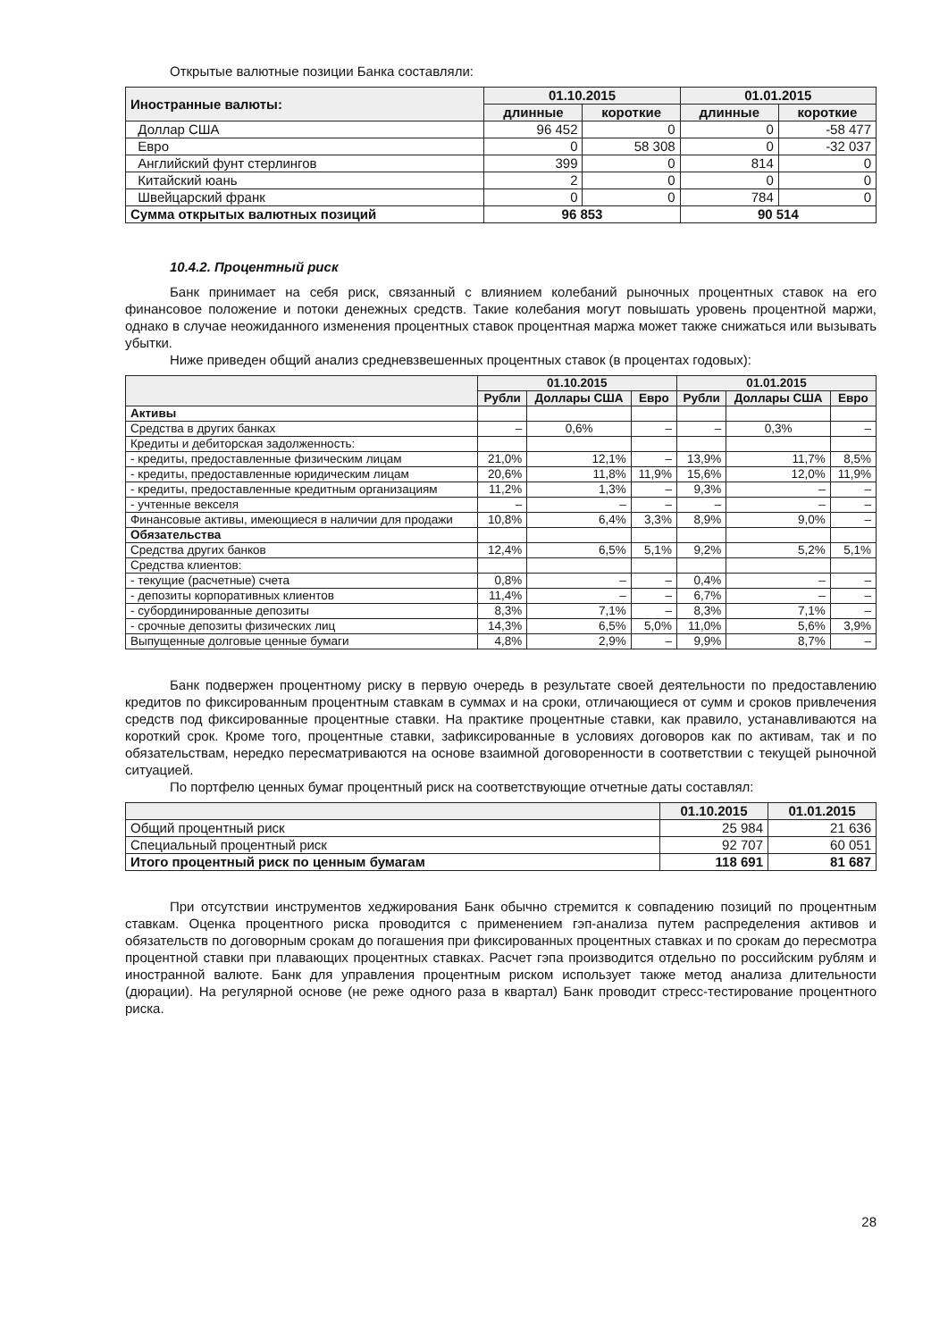Открытые валютные позиции Банка составляли:
| Иностранные валюты: | 01.10.2015 | | 01.01.2015 | |
| --- | --- | --- | --- | --- |
| | длинные | короткие | длинные | короткие |
| Доллар США | 96 452 | 0 | 0 | -58 477 |
| Евро | 0 | 58 308 | 0 | -32 037 |
| Английский фунт стерлингов | 399 | 0 | 814 | 0 |
| Китайский юань | 2 | 0 | 0 | 0 |
| Швейцарский франк | 0 | 0 | 784 | 0 |
| Сумма открытых валютных позиций | 96 853 | | 90 514 | |
10.4.2. Процентный риск
Банк принимает на себя риск, связанный с влиянием колебаний рыночных процентных ставок на его финансовое положение и потоки денежных средств. Такие колебания могут повышать уровень процентной маржи, однако в случае неожиданного изменения процентных ставок процентная маржа может также снижаться или вызывать убытки.
Ниже приведен общий анализ средневзвешенных процентных ставок (в процентах годовых):
| | 01.10.2015 | | | 01.01.2015 | | |
| --- | --- | --- | --- | --- | --- | --- |
| | Рубли | Доллары США | Евро | Рубли | Доллары США | Евро |
| Активы | | | | | | |
| Средства в других банках | – | 0,6% | – | – | 0,3% | – |
| Кредиты и дебиторская задолженность: | | | | | | |
| - кредиты, предоставленные физическим лицам | 21,0% | 12,1% | – | 13,9% | 11,7% | 8,5% |
| - кредиты, предоставленные юридическим лицам | 20,6% | 11,8% | 11,9% | 15,6% | 12,0% | 11,9% |
| - кредиты, предоставленные кредитным организациям | 11,2% | 1,3% | – | 9,3% | – | – |
| - учтенные векселя | – | – | – | – | – | – |
| Финансовые активы, имеющиеся в наличии для продажи | 10,8% | 6,4% | 3,3% | 8,9% | 9,0% | – |
| Обязательства | | | | | | |
| Средства других банков | 12,4% | 6,5% | 5,1% | 9,2% | 5,2% | 5,1% |
| Средства клиентов: | | | | | | |
| - текущие (расчетные) счета | 0,8% | – | – | 0,4% | – | – |
| - депозиты корпоративных клиентов | 11,4% | – | – | 6,7% | – | – |
| - субординированные депозиты | 8,3% | 7,1% | – | 8,3% | 7,1% | – |
| - срочные депозиты физических лиц | 14,3% | 6,5% | 5,0% | 11,0% | 5,6% | 3,9% |
| Выпущенные долговые ценные бумаги | 4,8% | 2,9% | – | 9,9% | 8,7% | – |
Банк подвержен процентному риску в первую очередь в результате своей деятельности по предоставлению кредитов по фиксированным процентным ставкам в суммах и на сроки, отличающиеся от сумм и сроков привлечения средств под фиксированные процентные ставки. На практике процентные ставки, как правило, устанавливаются на короткий срок. Кроме того, процентные ставки, зафиксированные в условиях договоров как по активам, так и по обязательствам, нередко пересматриваются на основе взаимной договоренности в соответствии с текущей рыночной ситуацией.
По портфелю ценных бумаг процентный риск на соответствующие отчетные даты составлял:
| | 01.10.2015 | 01.01.2015 |
| --- | --- | --- |
| Общий процентный риск | 25 984 | 21 636 |
| Специальный процентный риск | 92 707 | 60 051 |
| Итого процентный риск по ценным бумагам | 118 691 | 81 687 |
При отсутствии инструментов хеджирования Банк обычно стремится к совпадению позиций по процентным ставкам. Оценка процентного риска проводится с применением гэп-анализа путем распределения активов и обязательств по договорным срокам до погашения при фиксированных процентных ставках и по срокам до пересмотра процентной ставки при плавающих процентных ставках. Расчет гэпа производится отдельно по российским рублям и иностранной валюте. Банк для управления процентным риском использует также метод анализа длительности (дюрации). На регулярной основе (не реже одного раза в квартал) Банк проводит стресс-тестирование процентного риска.
28